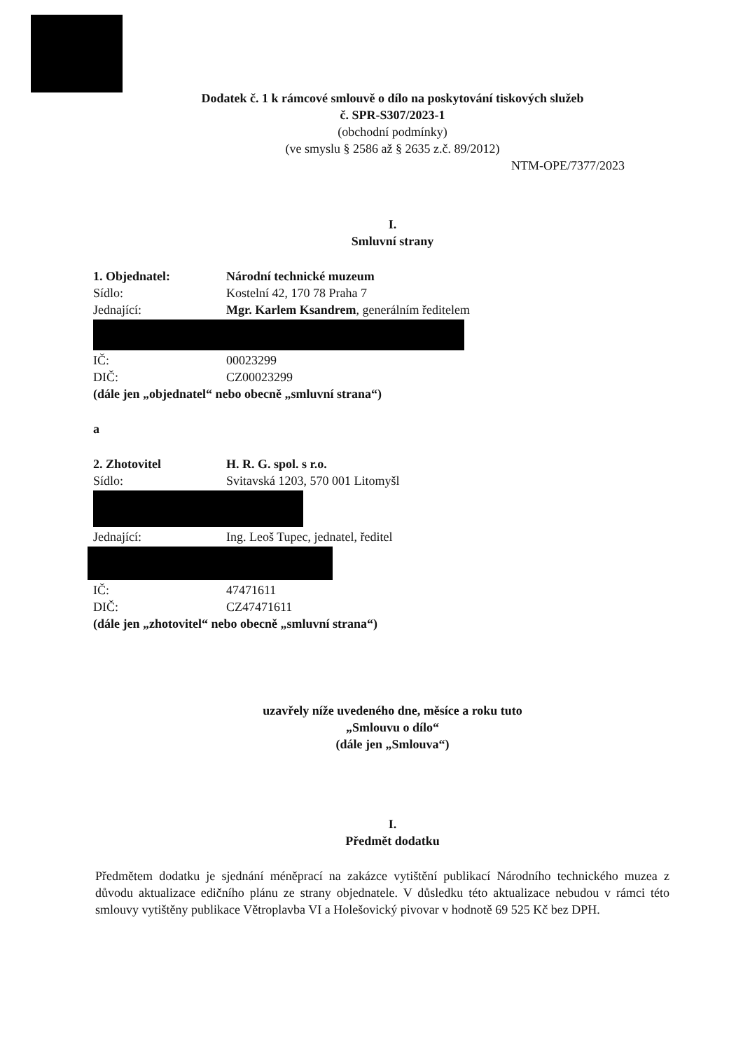Dodatek č. 1 k rámcové smlouvě o dílo na poskytování tiskových služeb
č. SPR-S307/2023-1
(obchodní podmínky)
(ve smyslu § 2586 až § 2635 z.č. 89/2012)
NTM-OPE/7377/2023
I.
Smluvní strany
1. Objednatel: Národní technické muzeum
Sídlo: Kostelní 42, 170 78 Praha 7
Jednající: Mgr. Karlem Ksandrem, generálním ředitelem
IČ: 00023299
DIČ: CZ00023299
(dále jen „objednatel“ nebo obecně „smluvní strana“)
a
2. Zhotovitel H. R. G. spol. s r.o.
Sídlo: Svitavská 1203, 570 001 Litomyšl
Jednající: Ing. Leoš Tupec, jednatel, ředitel
IČ: 47471611
DIČ: CZ47471611
(dále jen „zhotovitel“ nebo obecně „smluvní strana“)
uzavřely níže uvedeného dne, měsíce a roku tuto
„Smlouvu o dílo“
(dále jen „Smlouva“)
I.
Předmět dodatku
Předmětem dodatku je sjednání méněprací na zakázce vytištění publikací Národního technického muzea z důvodu aktualizace edičního plánu ze strany objednatele. V důsledku této aktualizace nebudou v rámci této smlouvy vytištěny publikace Větroplavba VI a Holešovický pivovar v hodnotě 69 525 Kč bez DPH.